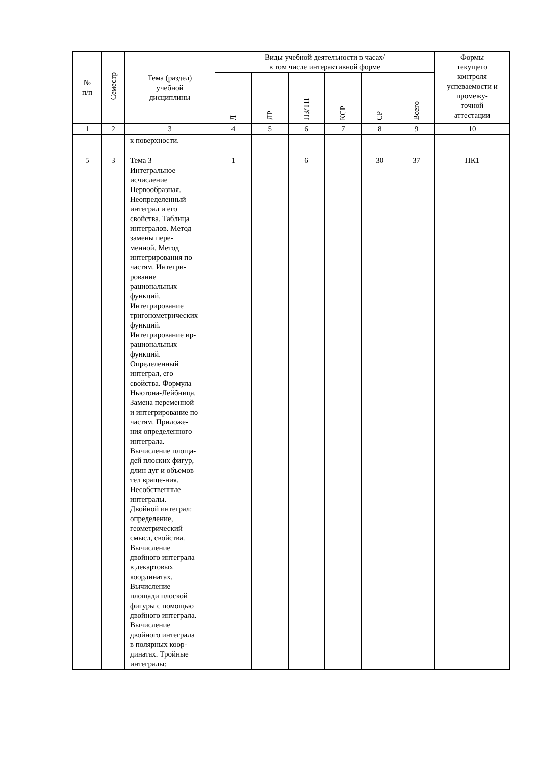| № п/п | Семестр | Тема (раздел) учебной дисциплины | Виды учебной деятельности в часах/ в том числе интерактивной форме | | | | | | Формы текущего контроля успеваемости и промежу- точной аттестации |
| --- | --- | --- | --- | --- | --- | --- | --- | --- | --- |
| | | | Л | ЛР | ПЗ/ТП | КСР | СР | Всего | |
| 1 | 2 | 3 | 4 | 5 | 6 | 7 | 8 | 9 | 10 |
| | | к поверхности. | | | | | | | |
| 5 | 3 | Тема 3 Интегральное исчисление Первообразная. Неопределенный интеграл и его свойства. Таблица интегралов. Метод замены пере- менной. Метод интегрирования по частям. Интегри- рование рациональных функций. Интегрирование тригонометрических функций. Интегрирование ир- рациональных функций. Определенный интеграл, его свойства. Формула Ньютона-Лейбница. Замена переменной и интегрирование по частям. Приложе- ния определенного интеграла. Вычисление площа- дей плоских фигур, длин дуг и объемов тел враще-ния. Несобственные интегралы. Двойной интеграл: определение, геометрический смысл, свойства. Вычисление двойного интеграла в декартовых координатах. Вычисление площади плоской фигуры с помощью двойного интеграла. Вычисление двойного интеграла в полярных коор- динатах. Тройные интегралы: | 1 | | 6 | | 30 | 37 | ПК1 |